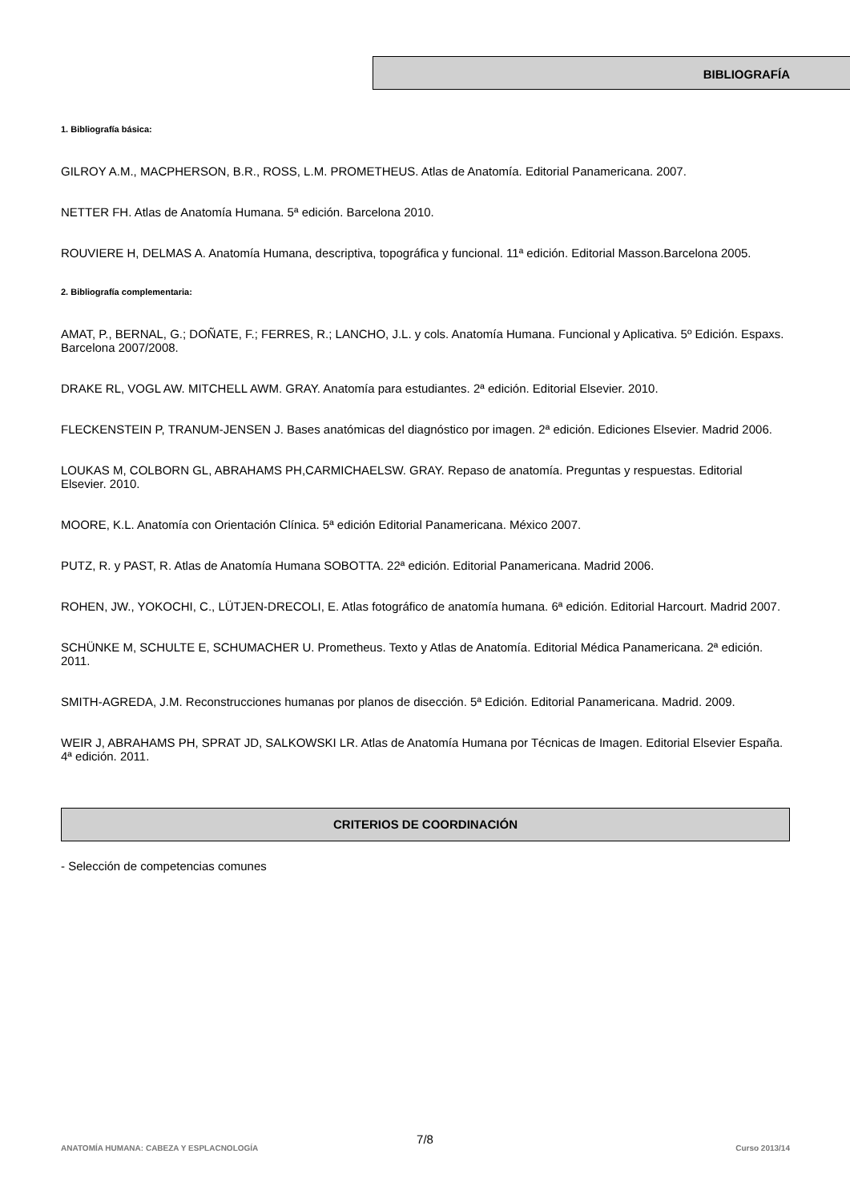BIBLIOGRAFÍA
1. Bibliografía básica:
GILROY A.M., MACPHERSON, B.R., ROSS, L.M. PROMETHEUS. Atlas de Anatomía. Editorial Panamericana. 2007.
NETTER FH. Atlas de Anatomía Humana. 5ª edición. Barcelona 2010.
ROUVIERE H, DELMAS A. Anatomía Humana, descriptiva, topográfica y funcional. 11ª edición. Editorial Masson.Barcelona 2005.
2. Bibliografía complementaria:
AMAT, P., BERNAL, G.; DOÑATE, F.; FERRES, R.; LANCHO, J.L. y cols. Anatomía Humana. Funcional y Aplicativa. 5º Edición. Espaxs. Barcelona 2007/2008.
DRAKE RL, VOGL AW. MITCHELL AWM. GRAY. Anatomía para estudiantes. 2ª edición. Editorial Elsevier. 2010.
FLECKENSTEIN P, TRANUM-JENSEN J. Bases anatómicas del diagnóstico por imagen. 2ª edición. Ediciones Elsevier. Madrid 2006.
LOUKAS M, COLBORN GL, ABRAHAMS PH,CARMICHAELSW. GRAY. Repaso de anatomía. Preguntas y respuestas. Editorial Elsevier. 2010.
MOORE, K.L. Anatomía con Orientación Clínica. 5ª edición Editorial Panamericana. México 2007.
PUTZ, R. y PAST, R. Atlas de Anatomía Humana SOBOTTA. 22ª edición. Editorial Panamericana. Madrid 2006.
ROHEN, JW., YOKOCHI, C., LÜTJEN-DRECOLI, E. Atlas fotográfico de anatomía humana. 6ª edición. Editorial Harcourt. Madrid 2007.
SCHÜNKE M, SCHULTE E, SCHUMACHER U. Prometheus. Texto y Atlas de Anatomía. Editorial Médica Panamericana. 2ª edición. 2011.
SMITH-AGREDA, J.M. Reconstrucciones humanas por planos de disección. 5ª Edición. Editorial Panamericana. Madrid. 2009.
WEIR J, ABRAHAMS PH, SPRAT JD, SALKOWSKI LR. Atlas de Anatomía Humana por Técnicas de Imagen. Editorial Elsevier España. 4ª edición. 2011.
CRITERIOS DE COORDINACIÓN
- Selección de competencias comunes
7/8
ANATOMÍA HUMANA: CABEZA Y ESPLACNOLOGÍA Curso 2013/14